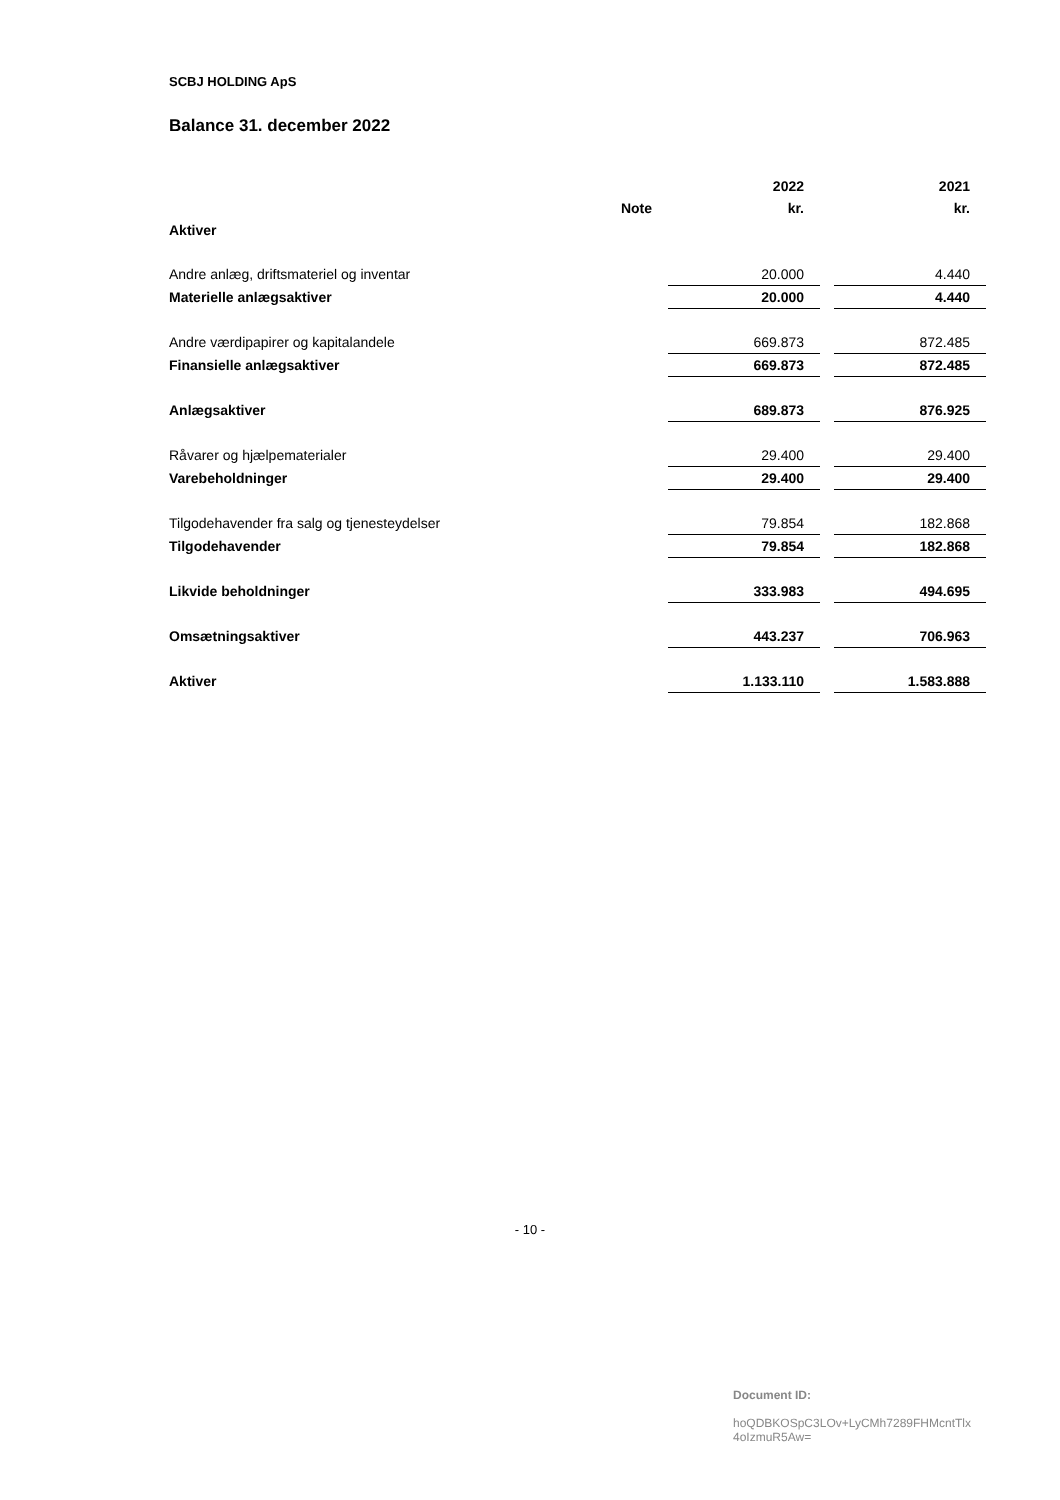SCBJ HOLDING ApS
Balance 31. december 2022
| | | 2022 | | 2021 |
| --- | --- | --- | --- | --- |
| | Note | kr. | | kr. |
| Aktiver | | | | |
| Andre anlæg, driftsmateriel og inventar | | 20.000 | | 4.440 |
| Materielle anlægsaktiver | | 20.000 | | 4.440 |
| Andre værdipapirer og kapitalandele | | 669.873 | | 872.485 |
| Finansielle anlægsaktiver | | 669.873 | | 872.485 |
| Anlægsaktiver | | 689.873 | | 876.925 |
| Råvarer og hjælpematerialer | | 29.400 | | 29.400 |
| Varebeholdninger | | 29.400 | | 29.400 |
| Tilgodehavender fra salg og tjenesteydelser | | 79.854 | | 182.868 |
| Tilgodehavender | | 79.854 | | 182.868 |
| Likvide beholdninger | | 333.983 | | 494.695 |
| Omsætningsaktiver | | 443.237 | | 706.963 |
| Aktiver | | 1.133.110 | | 1.583.888 |
- 10 -
Document ID:
hoQDBKOSpC3LOv+LyCMh7289FHMcntTlx
4oIzmuR5Aw=